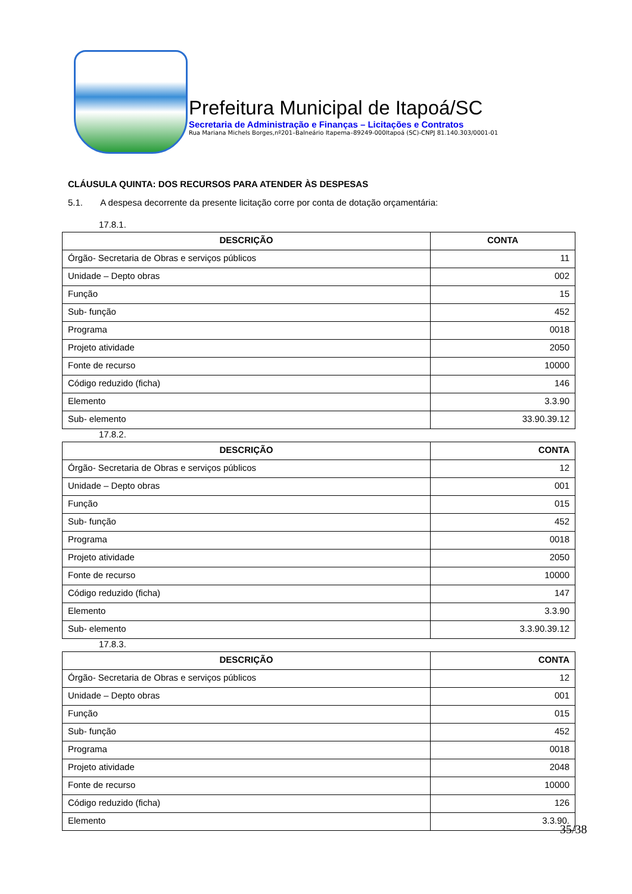Prefeitura Municipal de Itapoá/SC
Secretaria de Administração e Finanças – Licitações e Contratos
Rua Mariana Michels Borges,nº201–Balneário Itapema–89249-000Itapoá (SC)-CNPJ 81.140.303/0001-01
CLÁUSULA QUINTA: DOS RECURSOS PARA ATENDER ÀS DESPESAS
5.1. A despesa decorrente da presente licitação corre por conta de dotação orçamentária:
17.8.1.
| DESCRIÇÃO | CONTA |
| --- | --- |
| Órgão- Secretaria de Obras e serviços públicos | 11 |
| Unidade – Depto obras | 002 |
| Função | 15 |
| Sub- função | 452 |
| Programa | 0018 |
| Projeto atividade | 2050 |
| Fonte de recurso | 10000 |
| Código reduzido (ficha) | 146 |
| Elemento | 3.3.90 |
| Sub- elemento | 33.90.39.12 |
17.8.2.
| DESCRIÇÃO | CONTA |
| --- | --- |
| Órgão- Secretaria de Obras e serviços públicos | 12 |
| Unidade – Depto obras | 001 |
| Função | 015 |
| Sub- função | 452 |
| Programa | 0018 |
| Projeto atividade | 2050 |
| Fonte de recurso | 10000 |
| Código reduzido (ficha) | 147 |
| Elemento | 3.3.90 |
| Sub- elemento | 3.3.90.39.12 |
17.8.3.
| DESCRIÇÃO | CONTA |
| --- | --- |
| Órgão- Secretaria de Obras e serviços públicos | 12 |
| Unidade – Depto obras | 001 |
| Função | 015 |
| Sub- função | 452 |
| Programa | 0018 |
| Projeto atividade | 2048 |
| Fonte de recurso | 10000 |
| Código reduzido (ficha) | 126 |
| Elemento | 3.3.90. |
35/38